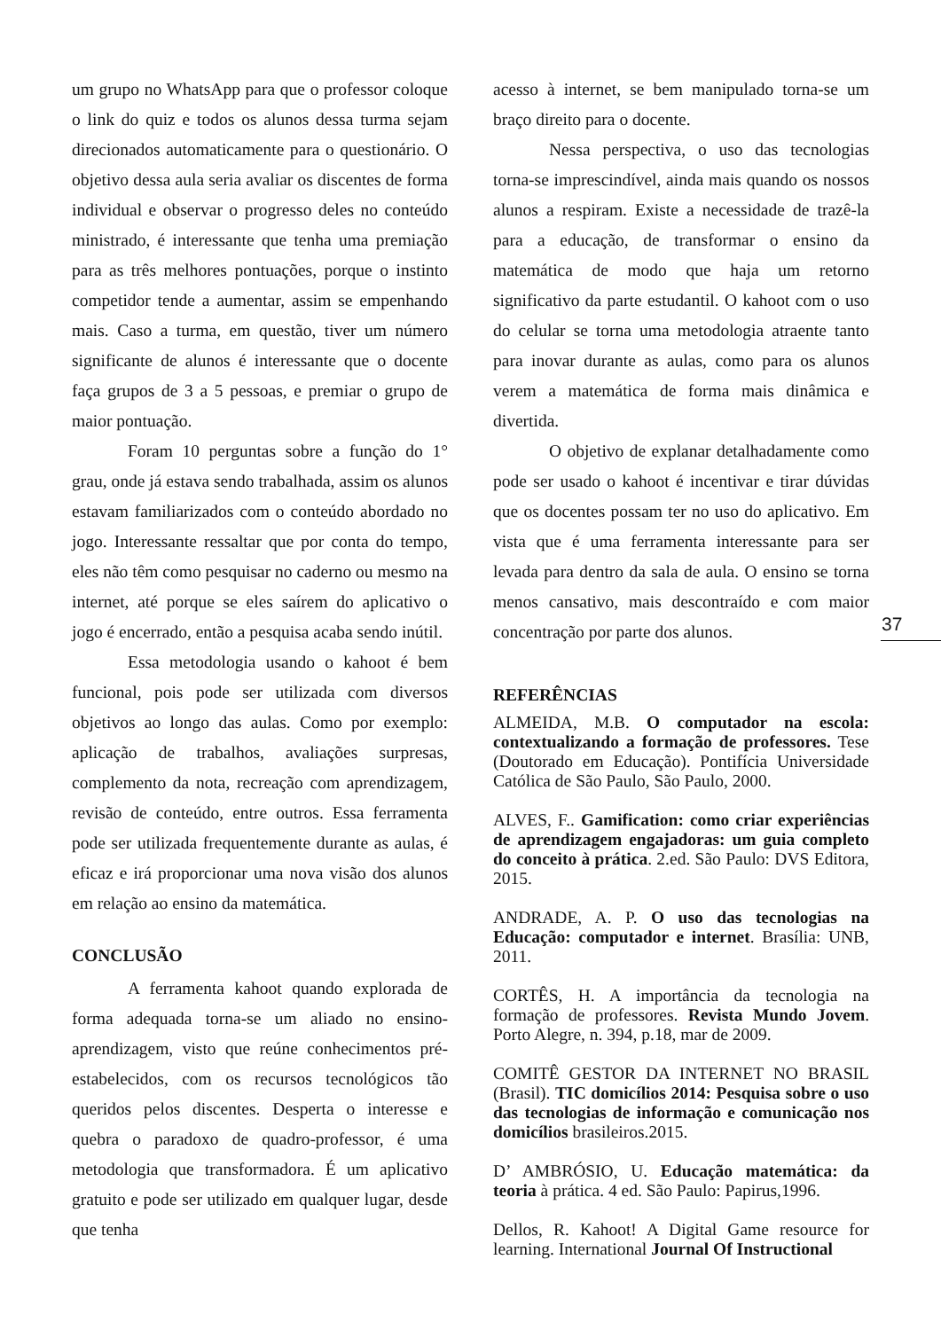um grupo no WhatsApp para que o professor coloque o link do quiz e todos os alunos dessa turma sejam direcionados automaticamente para o questionário. O objetivo dessa aula seria avaliar os discentes de forma individual e observar o progresso deles no conteúdo ministrado, é interessante que tenha uma premiação para as três melhores pontuações, porque o instinto competidor tende a aumentar, assim se empenhando mais. Caso a turma, em questão, tiver um número significante de alunos é interessante que o docente faça grupos de 3 a 5 pessoas, e premiar o grupo de maior pontuação.
Foram 10 perguntas sobre a função do 1° grau, onde já estava sendo trabalhada, assim os alunos estavam familiarizados com o conteúdo abordado no jogo. Interessante ressaltar que por conta do tempo, eles não têm como pesquisar no caderno ou mesmo na internet, até porque se eles saírem do aplicativo o jogo é encerrado, então a pesquisa acaba sendo inútil.
Essa metodologia usando o kahoot é bem funcional, pois pode ser utilizada com diversos objetivos ao longo das aulas. Como por exemplo: aplicação de trabalhos, avaliações surpresas, complemento da nota, recreação com aprendizagem, revisão de conteúdo, entre outros. Essa ferramenta pode ser utilizada frequentemente durante as aulas, é eficaz e irá proporcionar uma nova visão dos alunos em relação ao ensino da matemática.
CONCLUSÃO
A ferramenta kahoot quando explorada de forma adequada torna-se um aliado no ensino-aprendizagem, visto que reúne conhecimentos pré-estabelecidos, com os recursos tecnológicos tão queridos pelos discentes. Desperta o interesse e quebra o paradoxo de quadro-professor, é uma metodologia que transformadora. É um aplicativo gratuito e pode ser utilizado em qualquer lugar, desde que tenha
acesso à internet, se bem manipulado torna-se um braço direito para o docente.
Nessa perspectiva, o uso das tecnologias torna-se imprescindível, ainda mais quando os nossos alunos a respiram. Existe a necessidade de trazê-la para a educação, de transformar o ensino da matemática de modo que haja um retorno significativo da parte estudantil. O kahoot com o uso do celular se torna uma metodologia atraente tanto para inovar durante as aulas, como para os alunos verem a matemática de forma mais dinâmica e divertida.
O objetivo de explanar detalhadamente como pode ser usado o kahoot é incentivar e tirar dúvidas que os docentes possam ter no uso do aplicativo. Em vista que é uma ferramenta interessante para ser levada para dentro da sala de aula. O ensino se torna menos cansativo, mais descontraído e com maior concentração por parte dos alunos.
REFERÊNCIAS
ALMEIDA, M.B. O computador na escola: contextualizando a formação de professores. Tese (Doutorado em Educação). Pontifícia Universidade Católica de São Paulo, São Paulo, 2000.
ALVES, F.. Gamification: como criar experiências de aprendizagem engajadoras: um guia completo do conceito à prática. 2.ed. São Paulo: DVS Editora, 2015.
ANDRADE, A. P. O uso das tecnologias na Educação: computador e internet. Brasília: UNB, 2011.
CORTÊS, H. A importância da tecnologia na formação de professores. Revista Mundo Jovem. Porto Alegre, n. 394, p.18, mar de 2009.
COMITÊ GESTOR DA INTERNET NO BRASIL (Brasil). TIC domicílios 2014: Pesquisa sobre o uso das tecnologias de informação e comunicação nos domicílios brasileiros.2015.
D’ AMBRÓSIO, U. Educação matemática: da teoria à prática. 4 ed. São Paulo: Papirus,1996.
Dellos, R. Kahoot! A Digital Game resource for learning. International Journal Of Instructional
37